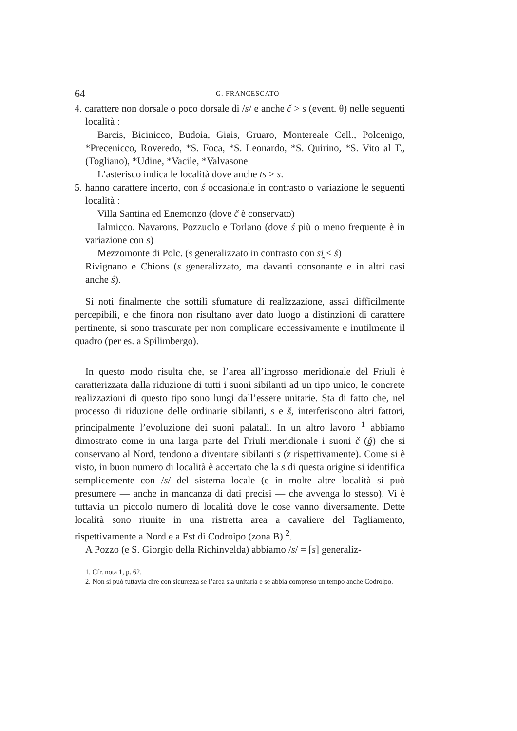64 G. FRANCESCATO
4. carattere non dorsale o poco dorsale di /s/ e anche č > s (event. θ) nelle seguenti località :
Barcis, Bicinicco, Budoia, Giais, Gruaro, Montereale Cell., Polcenigo, *Precenicco, Roveredo, *S. Foca, *S. Leonardo, *S. Quirino, *S. Vito al T., (Togliano), *Udine, *Vacile, *Valvasone
L’asterisco indica le località dove anche ts > s.
5. hanno carattere incerto, con ś occasionale in contrasto o variazione le seguenti località :
Villa Santina ed Enemonzo (dove č è conservato)
Ialmicco, Navarons, Pozzuolo e Torlano (dove ś più o meno frequente è in variazione con s)
Mezzomonte di Polc. (s generalizzato in contrasto con si̯ < ś)
Rivignano e Chions (s generalizzato, ma davanti consonante e in altri casi anche ś).
Si noti finalmente che sottili sfumature di realizzazione, assai difficilmente percepibili, e che finora non risultano aver dato luogo a distinzioni di carattere pertinente, si sono trascurate per non complicare eccessivamente e inutilmente il quadro (per es. a Spilimbergo).
In questo modo risulta che, se l’area all’ingrosso meridionale del Friuli è caratterizzata dalla riduzione di tutti i suoni sibilanti ad un tipo unico, le concrete realizzazioni di questo tipo sono lungi dall’essere unitarie. Sta di fatto che, nel processo di riduzione delle ordinarie sibilanti, s e š, interferiscono altri fattori, principalmente l’evoluzione dei suoni palatali. In un altro lavoro <sup>1</sup> abbiamo dimostrato come in una larga parte del Friuli meridionale i suoni č (ǵ) che si conservano al Nord, tendono a diventare sibilanti s (z rispettivamente). Come si è visto, in buon numero di località è accertato che la s di questa origine si identifica semplicemente con /s/ del sistema locale (e in molte altre località si può presumere — anche in mancanza di dati precisi — che avvenga lo stesso). Vi è tuttavia un piccolo numero di località dove le cose vanno diversamente. Dette località sono riunite in una ristretta area a cavaliere del Tagliamento, rispettivamente a Nord e a Est di Codroipo (zona B) <sup>2</sup>.
A Pozzo (e S. Giorgio della Richinvelda) abbiamo /s/ = [s] generaliz-
1. Cfr. nota 1, p. 62.
2. Non si può tuttavia dire con sicurezza se l’area sia unitaria e se abbia compreso un tempo anche Codroipo.